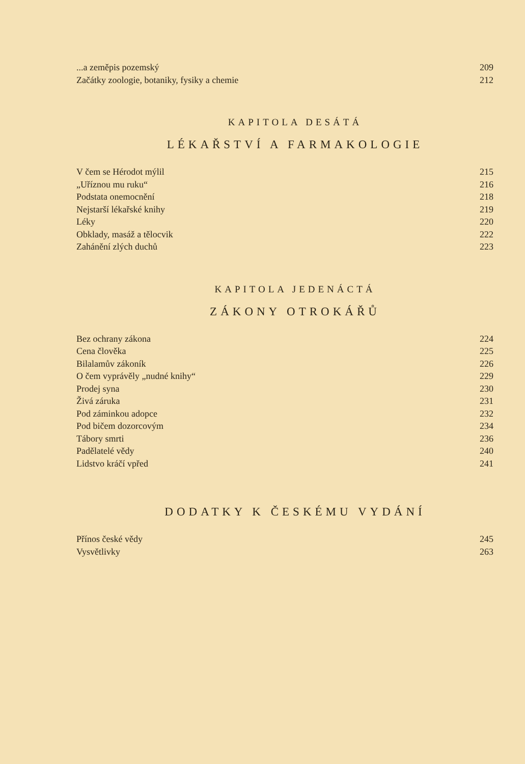...a zeměpis pozemský 209
Začátky zoologie, botaniky, fysiky a chemie 212
KAPITOLA DESÁTÁ
LÉKAŘSTVÍ A FARMAKOLOGIE
V čem se Hérodot mýlil 215
„Uříznou mu ruku“216
Podstata onemocnění 218
Nejstarší lékařské knihy 219
Léky 220
Obklady, masáž a tělocvik 222
Zahánění zlých duchů 223
KAPITOLA JEDENÁCTÁ
ZÁKONY OTROKÁŘŮ
Bez ochrany zákona 224
Cena člověka 225
Bilalamův zákoník 226
O čem vyprávěly „nudné knihy“229
Prodej syna 230
Živá záruka 231
Pod záminkou adopce 232
Pod bičem dozorcovým 234
Tábory smrti 236
Padělatelé vědy 240
Lidstvo kráčí vpřed 241
DODATKY K ČESKÉMU VYDÁNÍ
Přínos české vědy 245
Vysvětlivky 263